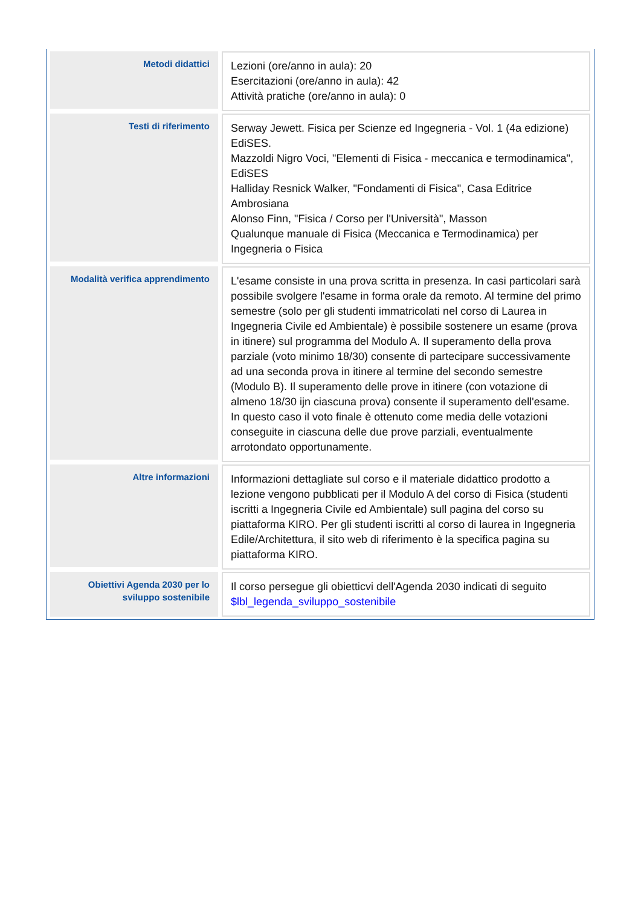| Metodi didattici | Lezioni (ore/anno in aula): 20 Esercitazioni (ore/anno in aula): 42 Attività pratiche (ore/anno in aula): 0 |
| Testi di riferimento | Serway Jewett. Fisica per Scienze ed Ingegneria - Vol. 1 (4a edizione) EdiSES. Mazzoldi Nigro Voci, "Elementi di Fisica - meccanica e termodinamica", EdiSES Halliday Resnick Walker, "Fondamenti di Fisica", Casa Editrice Ambrosiana Alonso Finn, "Fisica / Corso per l'Università", Masson Qualunque manuale di Fisica (Meccanica e Termodinamica) per Ingegneria o Fisica |
| Modalità verifica apprendimento | L'esame consiste in una prova scritta in presenza. In casi particolari sarà possibile svolgere l'esame in forma orale da remoto. Al termine del primo semestre (solo per gli studenti immatricolati nel corso di Laurea in Ingegneria Civile ed Ambientale) è possibile sostenere un esame (prova in itinere) sul programma del Modulo A. Il superamento della prova parziale (voto minimo 18/30) consente di partecipare successivamente ad una seconda prova in itinere al termine del secondo semestre (Modulo B). Il superamento delle prove in itinere (con votazione di almeno 18/30 ijn ciascuna prova) consente il superamento dell'esame. In questo caso il voto finale è ottenuto come media delle votazioni conseguite in ciascuna delle due prove parziali, eventualmente arrotondato opportunamente. |
| Altre informazioni | Informazioni dettagliate sul corso e il materiale didattico prodotto a lezione vengono pubblicati per il Modulo A del corso di Fisica (studenti iscritti a Ingegneria Civile ed Ambientale) sull pagina del corso su piattaforma KIRO. Per gli studenti iscritti al corso di laurea in Ingegneria Edile/Architettura, il sito web di riferimento è la specifica pagina su piattaforma KIRO. |
| Obiettivi Agenda 2030 per lo sviluppo sostenibile | Il corso persegue gli obietticvi dell'Agenda 2030 indicati di seguito $lbl_legenda_sviluppo_sostenibile |